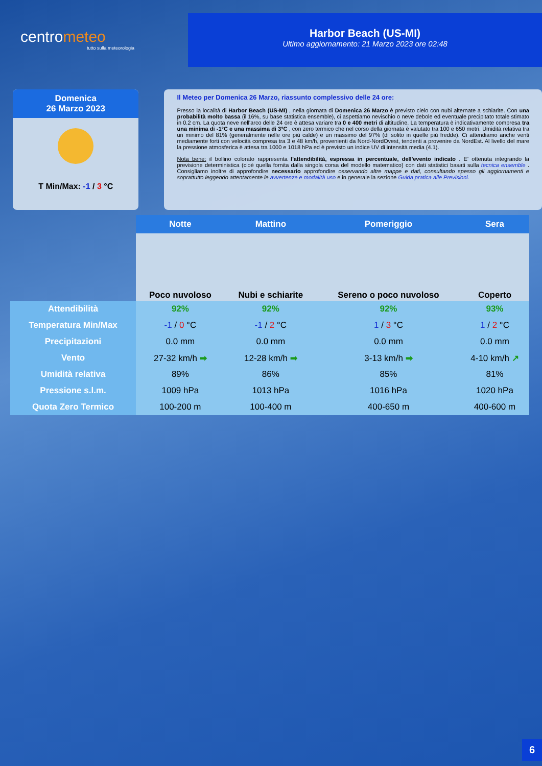centrometeo
tutto sulla meteorologia
Harbor Beach (US-MI)
Ultimo aggiornamento: 21 Marzo 2023 ore 02:48
Domenica
26 Marzo 2023
T Min/Max: -1 / 3 °C
Il Meteo per Domenica 26 Marzo, riassunto complessivo delle 24 ore:
Presso la località di Harbor Beach (US-MI) , nella giornata di Domenica 26 Marzo è previsto cielo con nubi alternate a schiarite. Con una probabilità molto bassa (il 16%, su base statistica ensemble), ci aspettiamo nevischio o neve debole ed eventuale precipitato totale stimato in 0.2 cm. La quota neve nell'arco delle 24 ore è attesa variare tra 0 e 400 metri di altitudine. La temperatura è indicativamente compresa tra una minima di -1°C e una massima di 3°C , con zero termico che nel corso della giornata è valutato tra 100 e 650 metri. Umidità relativa tra un minimo del 81% (generalmente nelle ore più calde) e un massimo del 97% (di solito in quelle più fredde). Ci attendiamo anche venti mediamente forti con velocità compresa tra 3 e 48 km/h, provenienti da Nord-NordOvest, tendenti a provenire da NordEst. Al livello del mare la pressione atmosferica è attesa tra 1000 e 1018 hPa ed è previsto un indice UV di intensità media (4.1).
Nota bene: il bollino colorato rappresenta l'attendibilità, espressa in percentuale, dell'evento indicato . E' ottenuta integrando la previsione deterministica (cioè quella fornita dalla singola corsa del modello matematico) con dati statistici basati sulla tecnica ensemble . Consigliamo inoltre di approfondire necessario approfondire osservando altre mappe e dati, consultando spesso gli aggiornamenti e soprattutto leggendo attentamente le avvertenze e modalità uso e in generale la sezione Guida pratica alle Previsioni.
| | Notte | Mattino | Pomeriggio | Sera |
| | Poco nuvoloso | Nubi e schiarite | Sereno o poco nuvoloso | Coperto |
| Attendibilità | 92% | 92% | 92% | 93% |
| Temperatura Min/Max | -1 / 0 °C | -1 / 2 °C | 1 / 3 °C | 1 / 2 °C |
| Precipitazioni | 0.0 mm | 0.0 mm | 0.0 mm | 0.0 mm |
| Vento | 27-32 km/h ➡ | 12-28 km/h ➡ | 3-13 km/h ➡ | 4-10 km/h ↗ |
| Umidità relativa | 89% | 86% | 85% | 81% |
| Pressione s.l.m. | 1009 hPa | 1013 hPa | 1016 hPa | 1020 hPa |
| Quota Zero Termico | 100-200 m | 100-400 m | 400-650 m | 400-600 m |
6